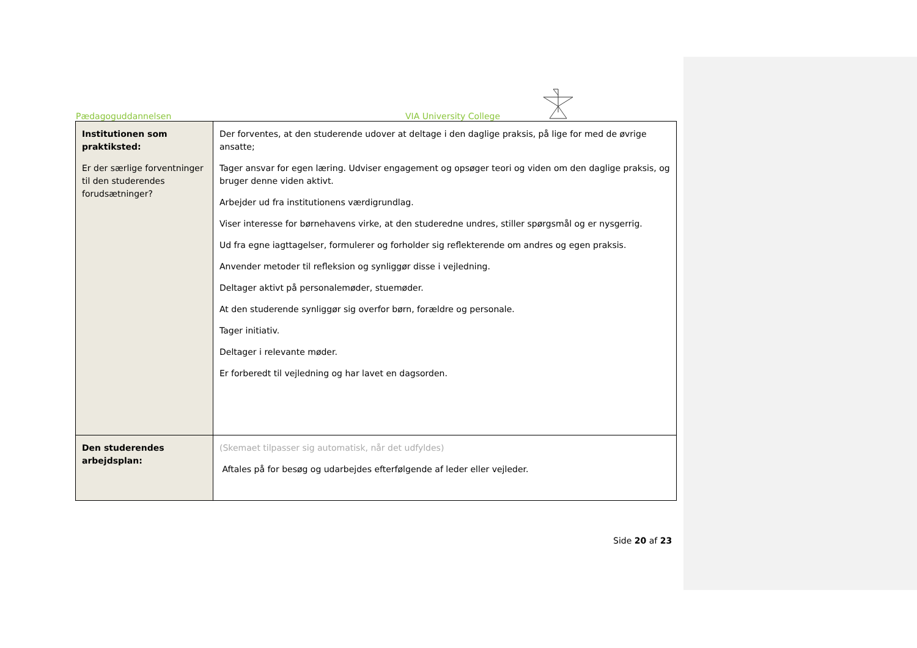Pædagoguddannelsen VIA University College
| Institutionen som praktiksted: Er der særlige forventninger til den studerendes forudsætninger? | Der forventes, at den studerende udover at deltage i den daglige praksis, på lige for med de øvrige ansatte; Tager ansvar for egen læring. Udviser engagement og opsøger teori og viden om den daglige praksis, og bruger denne viden aktivt. Arbejder ud fra institutionens værdigrundlag. Viser interesse for børnehavens virke, at den studeredne undres, stiller spørgsmål og er nysgerrig. Ud fra egne iagttagelser, formulerer og forholder sig reflekterende om andres og egen praksis. Anvender metoder til refleksion og synliggør disse i vejledning. Deltager aktivt på personalemøder, stuemøder. At den studerende synliggør sig overfor børn, forældre og personale. Tager initiativ. Deltager i relevante møder. Er forberedt til vejledning og har lavet en dagsorden. |
| Den studerendes arbejdsplan: | (Skemaet tilpasser sig automatisk, når det udfyldes) Aftales på for besøg og udarbejdes efterfølgende af leder eller vejleder. |
Side 20 af 23